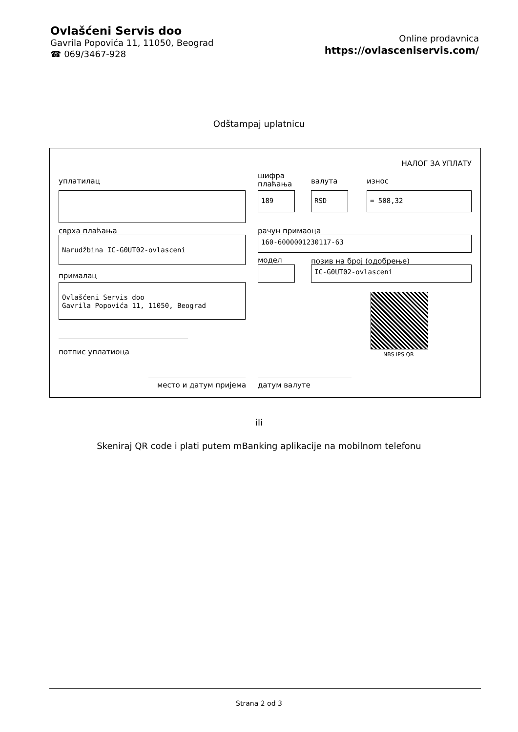Ovlašćeni Servis doo
Gavrila Popovića 11, 11050, Beograd
☎ 069/3467-928
Online prodavnica
https://ovlasceniservis.com/
Odštampaj uplatnicu
НАЛОГ ЗА УПЛАТУ
уплатилац
шифра
плаћања
валута износ
189 RSD = 508,32
сврха плаћања рачун примаоца
Narudžbina IC-G0UT02-ovlasceni 160-6000001230117-63
модел позив на број (одобрење)
IC-G0UT02-ovlasceni
прималац
Ovlašćeni Servis doo
Gavrila Popovića 11, 11050, Beograd
NBS IPS QR
потпис уплатиоца
место и датум пријема датум валуте
ili
Skeniraj QR code i plati putem mBanking aplikacije na mobilnom telefonu
Strana 2 od 3